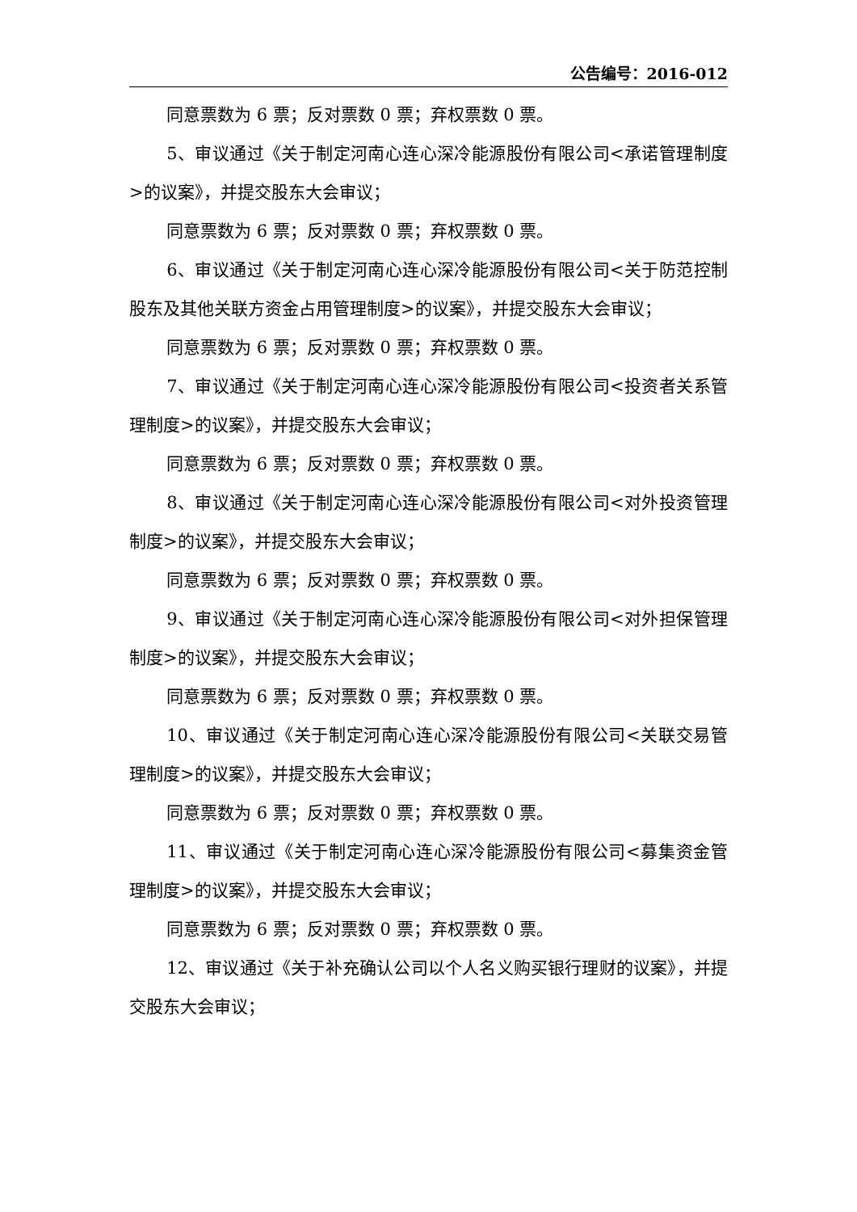公告编号：2016-012
同意票数为 6 票；反对票数 0 票；弃权票数 0 票。
5、审议通过《关于制定河南心连心深冷能源股份有限公司<承诺管理制度>的议案》，并提交股东大会审议；
同意票数为 6 票；反对票数 0 票；弃权票数 0 票。
6、审议通过《关于制定河南心连心深冷能源股份有限公司<关于防范控制股东及其他关联方资金占用管理制度>的议案》，并提交股东大会审议；
同意票数为 6 票；反对票数 0 票；弃权票数 0 票。
7、审议通过《关于制定河南心连心深冷能源股份有限公司<投资者关系管理制度>的议案》，并提交股东大会审议；
同意票数为 6 票；反对票数 0 票；弃权票数 0 票。
8、审议通过《关于制定河南心连心深冷能源股份有限公司<对外投资管理制度>的议案》，并提交股东大会审议；
同意票数为 6 票；反对票数 0 票；弃权票数 0 票。
9、审议通过《关于制定河南心连心深冷能源股份有限公司<对外担保管理制度>的议案》，并提交股东大会审议；
同意票数为 6 票；反对票数 0 票；弃权票数 0 票。
10、审议通过《关于制定河南心连心深冷能源股份有限公司<关联交易管理制度>的议案》，并提交股东大会审议；
同意票数为 6 票；反对票数 0 票；弃权票数 0 票。
11、审议通过《关于制定河南心连心深冷能源股份有限公司<募集资金管理制度>的议案》，并提交股东大会审议；
同意票数为 6 票；反对票数 0 票；弃权票数 0 票。
12、审议通过《关于补充确认公司以个人名义购买银行理财的议案》，并提交股东大会审议；